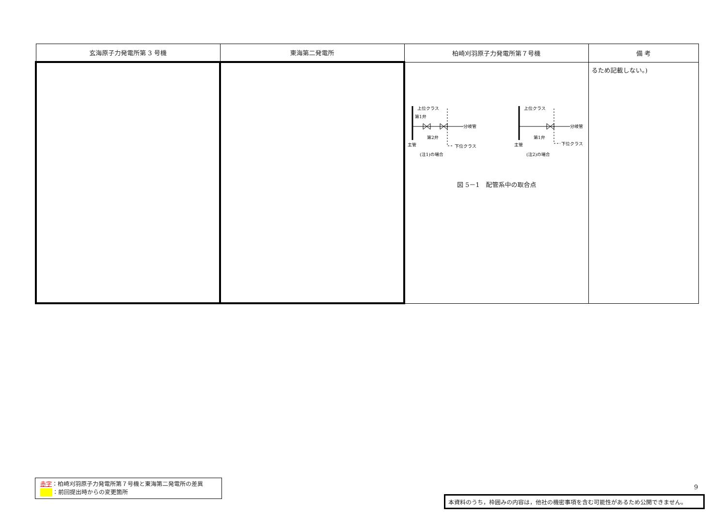| 玄海原子力発電所第 3 号機 | 東海第二発電所 | 柏崎刈羽原子力発電所第７号機 | 備 考 |
| --- | --- | --- | --- |
| | | 上位クラス 第1弁 分岐管 第2弁 主管 下位クラス (注1)の場合 上位クラス 分岐管 第1弁 主管 下位クラス (注2)の場合 図 5－1 配管系中の取合点 | るため記載しない。) |
赤字：柏崎刈羽原子力発電所第７号機と東海第二発電所の差異
：前回提出時からの変更箇所
9
本資料のうち，枠囲みの内容は，他社の機密事項を含む可能性があるため公開できません。